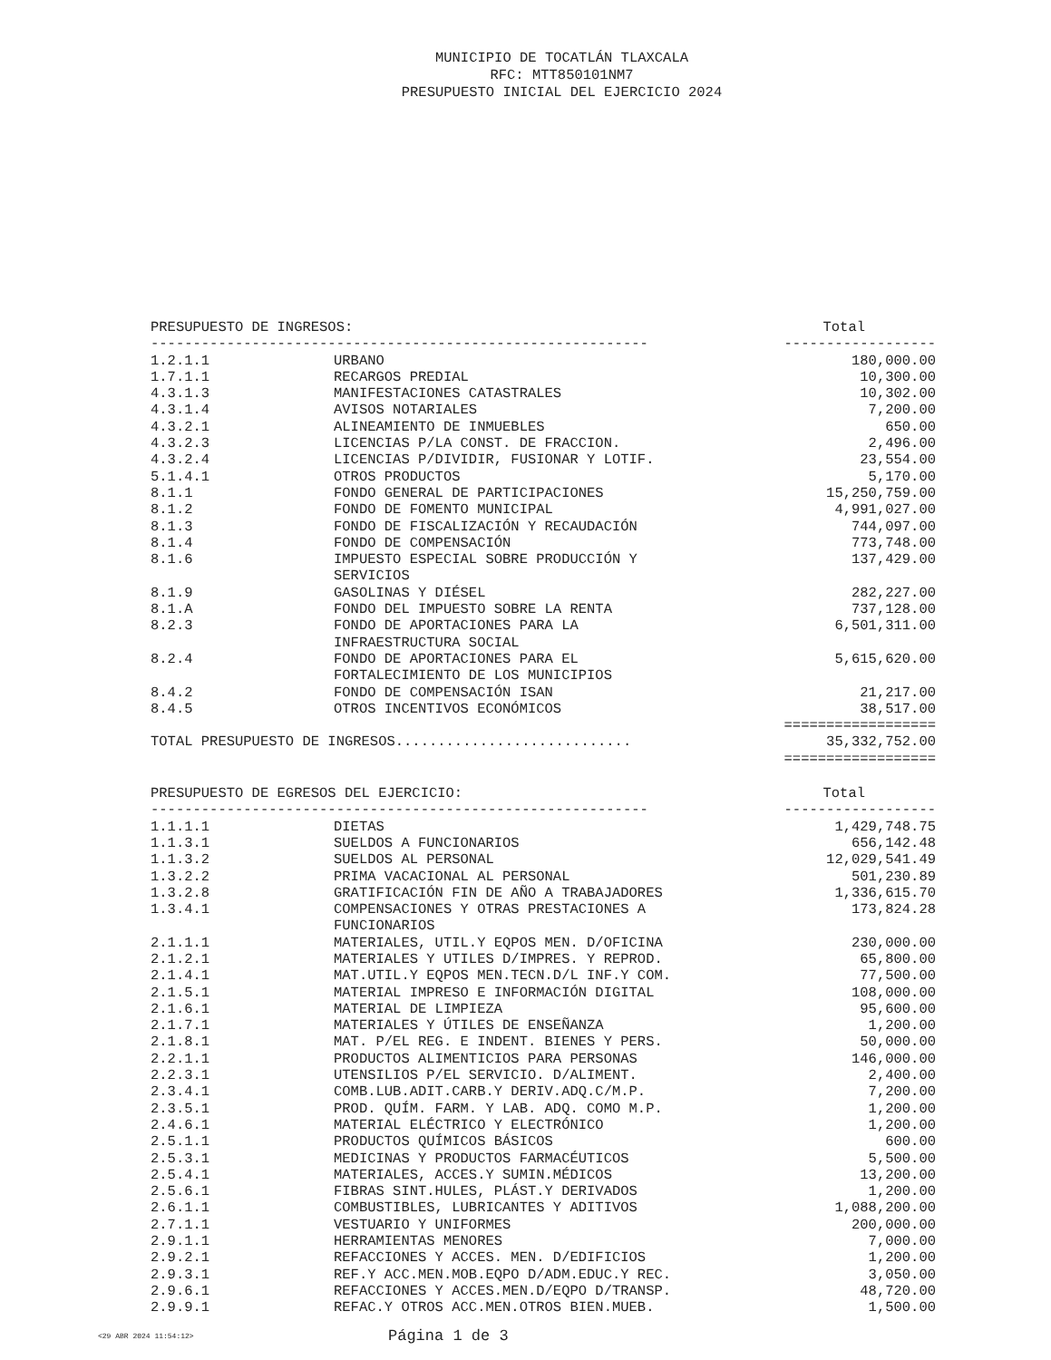MUNICIPIO DE TOCATLÁN TLAXCALA
RFC: MTT850101NM7
PRESUPUESTO INICIAL DEL EJERCICIO 2024
| PRESUPUESTO DE INGRESOS: | | Total |
| --- | --- | --- |
| ----------------------------------------------------------- | | ------------------ |
| 1.2.1.1 | URBANO | 180,000.00 |
| 1.7.1.1 | RECARGOS PREDIAL | 10,300.00 |
| 4.3.1.3 | MANIFESTACIONES CATASTRALES | 10,302.00 |
| 4.3.1.4 | AVISOS NOTARIALES | 7,200.00 |
| 4.3.2.1 | ALINEAMIENTO DE INMUEBLES | 650.00 |
| 4.3.2.3 | LICENCIAS P/LA CONST. DE FRACCION. | 2,496.00 |
| 4.3.2.4 | LICENCIAS P/DIVIDIR, FUSIONAR Y LOTIF. | 23,554.00 |
| 5.1.4.1 | OTROS PRODUCTOS | 5,170.00 |
| 8.1.1 | FONDO GENERAL DE PARTICIPACIONES | 15,250,759.00 |
| 8.1.2 | FONDO DE FOMENTO MUNICIPAL | 4,991,027.00 |
| 8.1.3 | FONDO DE FISCALIZACIÓN Y RECAUDACIÓN | 744,097.00 |
| 8.1.4 | FONDO DE COMPENSACIÓN | 773,748.00 |
| 8.1.6 | IMPUESTO ESPECIAL SOBRE PRODUCCIÓN Y SERVICIOS | 137,429.00 |
| 8.1.9 | GASOLINAS Y DIÉSEL | 282,227.00 |
| 8.1.A | FONDO DEL IMPUESTO SOBRE LA RENTA | 737,128.00 |
| 8.2.3 | FONDO DE APORTACIONES PARA LA INFRAESTRUCTURA SOCIAL | 6,501,311.00 |
| 8.2.4 | FONDO DE APORTACIONES PARA EL FORTALECIMIENTO DE LOS MUNICIPIOS | 5,615,620.00 |
| 8.4.2 | FONDO DE COMPENSACIÓN ISAN | 21,217.00 |
| 8.4.5 | OTROS INCENTIVOS ECONÓMICOS | 38,517.00 |
| | | ================== |
| TOTAL PRESUPUESTO DE INGRESOS............................ | | 35,332,752.00 |
| | | ================== |
| PRESUPUESTO DE EGRESOS DEL EJERCICIO: | | Total |
| --- | --- | --- |
| ----------------------------------------------------------- | | ------------------ |
| 1.1.1.1 | DIETAS | 1,429,748.75 |
| 1.1.3.1 | SUELDOS A FUNCIONARIOS | 656,142.48 |
| 1.1.3.2 | SUELDOS AL PERSONAL | 12,029,541.49 |
| 1.3.2.2 | PRIMA VACACIONAL AL PERSONAL | 501,230.89 |
| 1.3.2.8 | GRATIFICACIÓN FIN DE AÑO A TRABAJADORES | 1,336,615.70 |
| 1.3.4.1 | COMPENSACIONES Y OTRAS PRESTACIONES A FUNCIONARIOS | 173,824.28 |
| 2.1.1.1 | MATERIALES, UTIL.Y EQPOS MEN. D/OFICINA | 230,000.00 |
| 2.1.2.1 | MATERIALES Y UTILES D/IMPRES. Y REPROD. | 65,800.00 |
| 2.1.4.1 | MAT.UTIL.Y EQPOS MEN.TECN.D/L INF.Y COM. | 77,500.00 |
| 2.1.5.1 | MATERIAL IMPRESO E INFORMACIÓN DIGITAL | 108,000.00 |
| 2.1.6.1 | MATERIAL DE LIMPIEZA | 95,600.00 |
| 2.1.7.1 | MATERIALES Y ÚTILES DE ENSEÑANZA | 1,200.00 |
| 2.1.8.1 | MAT. P/EL REG. E INDENT. BIENES Y PERS. | 50,000.00 |
| 2.2.1.1 | PRODUCTOS ALIMENTICIOS PARA PERSONAS | 146,000.00 |
| 2.2.3.1 | UTENSILIOS P/EL SERVICIO. D/ALIMENT. | 2,400.00 |
| 2.3.4.1 | COMB.LUB.ADIT.CARB.Y DERIV.ADQ.C/M.P. | 7,200.00 |
| 2.3.5.1 | PROD. QUÍM. FARM. Y LAB. ADQ. COMO M.P. | 1,200.00 |
| 2.4.6.1 | MATERIAL ELÉCTRICO Y ELECTRÓNICO | 1,200.00 |
| 2.5.1.1 | PRODUCTOS QUÍMICOS BÁSICOS | 600.00 |
| 2.5.3.1 | MEDICINAS Y PRODUCTOS FARMACÉUTICOS | 5,500.00 |
| 2.5.4.1 | MATERIALES, ACCES.Y SUMIN.MÉDICOS | 13,200.00 |
| 2.5.6.1 | FIBRAS SINT.HULES, PLÁST.Y DERIVADOS | 1,200.00 |
| 2.6.1.1 | COMBUSTIBLES, LUBRICANTES Y ADITIVOS | 1,088,200.00 |
| 2.7.1.1 | VESTUARIO Y UNIFORMES | 200,000.00 |
| 2.9.1.1 | HERRAMIENTAS MENORES | 7,000.00 |
| 2.9.2.1 | REFACCIONES Y ACCES. MEN. D/EDIFICIOS | 1,200.00 |
| 2.9.3.1 | REF.Y ACC.MEN.MOB.EQPO D/ADM.EDUC.Y REC. | 3,050.00 |
| 2.9.6.1 | REFACCIONES Y ACCES.MEN.D/EQPO D/TRANSP. | 48,720.00 |
| 2.9.9.1 | REFAC.Y OTROS ACC.MEN.OTROS BIEN.MUEB. | 1,500.00 |
<29 ABR 2024 11:54:12> Página 1 de 3